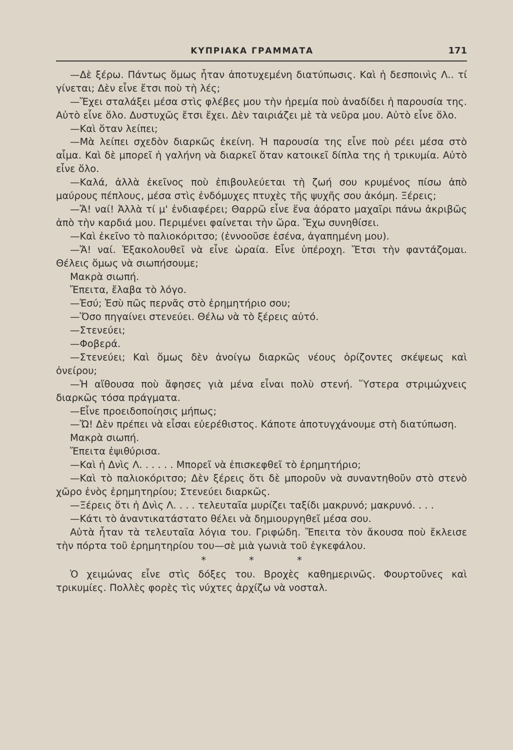ΚΥΠΡΙΑΚΑ ΓΡΑΜΜΑΤΑ 171
—Δὲ ξέρω. Πάντως ὅμως ἦταν ἀποτυχεμένη διατύπωσις. Καὶ ἡ δεσποινὶς Λ.. τί γίνεται; Δὲν εἶνε ἔτσι ποὺ τὴ λές;
—Ἔχει σταλάξει μέσα στὶς φλέβες μου τὴν ἠρεμία ποὺ ἀναδίδει ἡ παρουσία της. Αὐτὸ εἶνε ὅλο. Δυστυχῶς ἔτσι ἔχει. Δὲν ταιριάζει μὲ τὰ νεῦρα μου. Αὐτὸ εἶνε ὅλο.
—Καὶ ὅταν λείπει;
—Μὰ λείπει σχεδὸν διαρκῶς ἐκείνη. Ἡ παρουσία της εἶνε ποὺ ρέει μέσα στὸ αἷμα. Καὶ δὲ μπορεῖ ἡ γαλήνη νὰ διαρκεῖ ὅταν κατοικεῖ δίπλα της ἡ τρικυμία. Αὐτὸ εἶνε ὅλο.
—Καλά, ἀλλὰ ἐκεῖνος ποὺ ἐπιβουλεύεται τὴ ζωή σου κρυμένος πίσω ἀπὸ μαύρους πέπλους, μέσα στὶς ἐνδόμυχες πτυχὲς τῆς ψυχῆς σου ἀκόμη. Ξέρεις;
—Ἄ! ναί! Ἀλλὰ τί μ' ἐνδιαφέρει; Θαρρῶ εἶνε ἕνα ἀόρατο μαχαῖρι πάνω ἀκριβῶς ἀπὸ τὴν καρδιά μου. Περιμένει φαίνεται τὴν ὥρα. Ἔχω συνηθίσει.
—Καὶ ἐκεῖνο τὸ παλιοκόριτσο; (ἐννοοῦσε ἐσένα, ἀγαπημένη μου).
—Ἄ! ναί. Ἐξακολουθεῖ νὰ εἶνε ὡραία. Εἶνε ὑπέροχη. Ἔτσι τὴν φαντάζομαι. Θέλεις ὅμως νὰ σιωπήσουμε;
Μακρὰ σιωπή.
Ἔπειτα, ἔλαβα τὸ λόγο.
—Ἐσύ; Ἐσὺ πῶς περνᾶς στὸ ἐρημητήριο σου;
—Ὅσο πηγαίνει στενεύει. Θέλω νὰ τὸ ξέρεις αὐτό.
—Στενεύει;
—Φοβερά.
—Στενεύει; Καὶ ὅμως δὲν ἀνοίγω διαρκῶς νέους ὁρίζοντες σκέψεως καὶ ὀνείρου;
—Ἡ αἴθουσα ποὺ ἄφησες γιὰ μένα εἶναι πολὺ στενή. Ὕστερα στριμώχνεις διαρκῶς τόσα πράγματα.
—Εἶνε προειδοποίησις μήπως;
—Ὤ! Δὲν πρέπει νὰ εἶσαι εὐερέθιστος. Κάποτε ἀποτυγχάνουμε στὴ διατύπωση.
Μακρὰ σιωπή.
Ἔπειτα ἐψιθύρισα.
—Καὶ ἡ Δνὶς Λ. . . . . . Μπορεῖ νὰ ἐπισκεφθεῖ τὸ ἐρημητήριο;
—Καὶ τὸ παλιοκόριτσο; Δὲν ξέρεις ὅτι δὲ μποροῦν νὰ συναντηθοῦν στὸ στενὸ χῶρο ἑνὸς ἐρημητηρίου; Στενεύει διαρκῶς.
—Ξέρεις ὅτι ἡ Δνὶς Λ. . . . τελευταῖα μυρίζει ταξίδι μακρυνό; μακρυνό. . . .
—Κάτι τὸ ἀναντικατάστατο θέλει νὰ δημιουργηθεῖ μέσα σου.
Αὐτὰ ἦταν τὰ τελευταῖα λόγια του. Γριφώδη. Ἔπειτα τὸν ἄκουσα ποὺ ἔκλεισε τὴν πόρτα τοῦ ἐρημητηρίου του—σὲ μιὰ γωνιὰ τοῦ ἐγκεφάλου.
* * *
Ὁ χειμώνας εἶνε στὶς δόξες του. Βροχὲς καθημερινῶς. Φουρτοῦνες καὶ τρικυμίες. Πολλὲς φορὲς τὶς νύχτες ἀρχίζω νὰ νοσταλ.